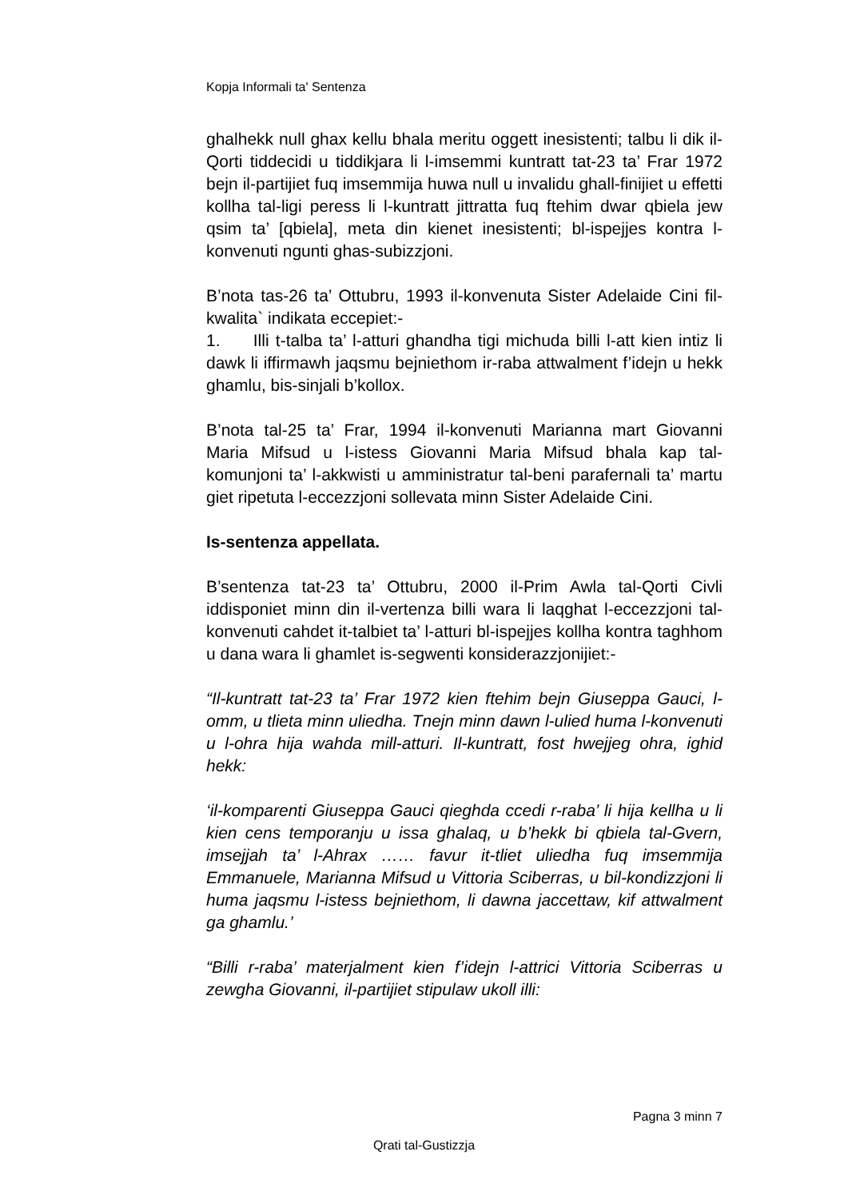Kopja Informali ta' Sentenza
ghalhekk null ghax kellu bhala meritu oggett inesistenti; talbu li dik il-Qorti tiddecidi u tiddikjara li l-imsemmi kuntratt tat-23 ta’ Frar 1972 bejn il-partijiet fuq imsemmija huwa null u invalidu ghall-finijiet u effetti kollha tal-ligi peress li l-kuntratt jittratta fuq ftehim dwar qbiela jew qsim ta’ [qbiela], meta din kienet inesistenti; bl-ispejjes kontra l-konvenuti ngunti ghas-subizzjoni.
B’nota tas-26 ta’ Ottubru, 1993 il-konvenuta Sister Adelaide Cini fil-kwalita` indikata eccepiet:-
1. Illi t-talba ta’ l-atturi ghandha tigi michuda billi l-att kien intiz li dawk li iffirmawh jaqsmu bejniethom ir-raba attwalment f’idejn u hekk ghamlu, bis-sinjali b’kollox.
B’nota tal-25 ta’ Frar, 1994 il-konvenuti Marianna mart Giovanni Maria Mifsud u l-istess Giovanni Maria Mifsud bhala kap tal-komunjoni ta’ l-akkwisti u amministratur tal-beni parafernali ta’ martu giet ripetuta l-eccezzjoni sollevata minn Sister Adelaide Cini.
Is-sentenza appellata.
B’sentenza tat-23 ta’ Ottubru, 2000 il-Prim Awla tal-Qorti Civli iddisponiet minn din il-vertenza billi wara li laqghat l-eccezzjoni tal-konvenuti cahdet it-talbiet ta’ l-atturi bl-ispejjes kollha kontra taghhom u dana wara li ghamlet is-segwenti konsiderazzjonijiet:-
“Il-kuntratt tat-23 ta’ Frar 1972 kien ftehim bejn Giuseppa Gauci, l-omm, u tlieta minn uliedha. Tnejn minn dawn l-ulied huma l-konvenuti u l-ohra hija wahda mill-atturi. Il-kuntratt, fost hwejjeg ohra, ighid hekk:
‘il-komparenti Giuseppa Gauci qieghda ccedi r-raba’ li hija kellha u li kien cens temporanju u issa ghalaq, u b’hekk bi qbiela tal-Gvern, imsejjah ta’ l-Ahrax …… favur it-tliet uliedha fuq imsemmija Emmanuele, Marianna Mifsud u Vittoria Sciberras, u bil-kondizzjoni li huma jaqsmu l-istess bejniethom, li dawna jaccettaw, kif attwalment ga ghamlu.’
“Billi r-raba’ materjalment kien f’idejn l-attrici Vittoria Sciberras u zewgha Giovanni, il-partijiet stipulaw ukoll illi:
Pagna 3 minn 7
Qrati tal-Gustizzja